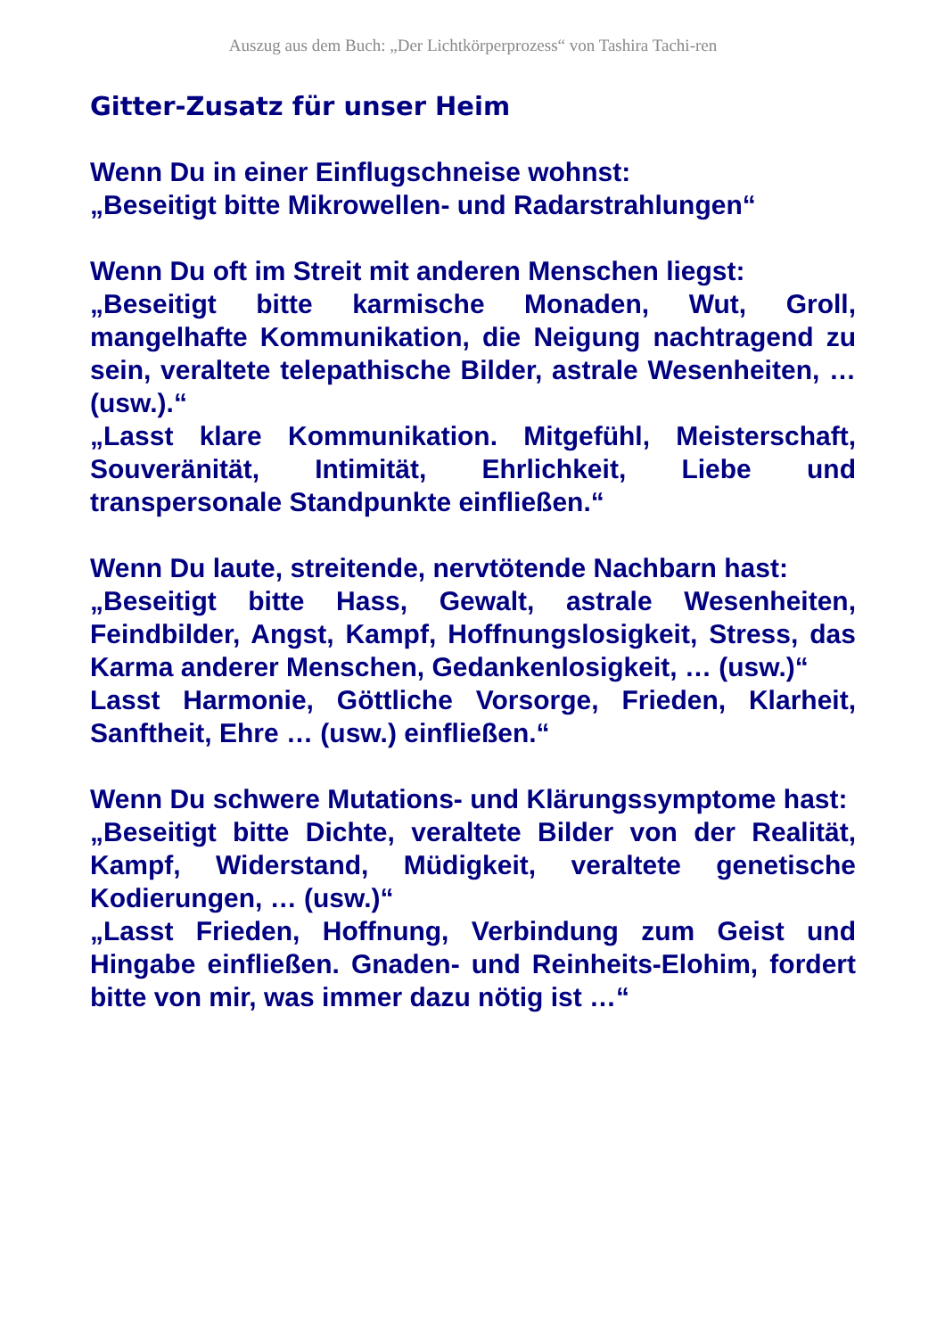Auszug aus dem Buch: „Der Lichtkörperprozess“ von Tashira Tachi-ren
Gitter-Zusatz für unser Heim
Wenn Du in einer Einflugschneise wohnst:
„Beseitigt bitte Mikrowellen- und Radarstrahlungen“
Wenn Du oft im Streit mit anderen Menschen liegst:
„Beseitigt bitte karmische Monaden, Wut, Groll, mangelhafte Kommunikation, die Neigung nachtragend zu sein, veraltete telepathische Bilder, astrale Wesenheiten, … (usw.).“
„Lasst klare Kommunikation. Mitgefühl, Meisterschaft, Souveränität, Intimität, Ehrlichkeit, Liebe und transpersonale Standpunkte einfließen.“
Wenn Du laute, streitende, nervtötende Nachbarn hast:
„Beseitigt bitte Hass, Gewalt, astrale Wesenheiten, Feindbilder, Angst, Kampf, Hoffnungslosigkeit, Stress, das Karma anderer Menschen, Gedankenlosigkeit, … (usw.)“
Lasst Harmonie, Göttliche Vorsorge, Frieden, Klarheit, Sanftheit, Ehre … (usw.) einfließen.“
Wenn Du schwere Mutations- und Klärungssymptome hast:
„Beseitigt bitte Dichte, veraltete Bilder von der Realität, Kampf, Widerstand, Müdigkeit, veraltete genetische Kodierungen, … (usw.)“
„Lasst Frieden, Hoffnung, Verbindung zum Geist und Hingabe einfließen. Gnaden- und Reinheits-Elohim, fordert bitte von mir, was immer dazu nötig ist …“